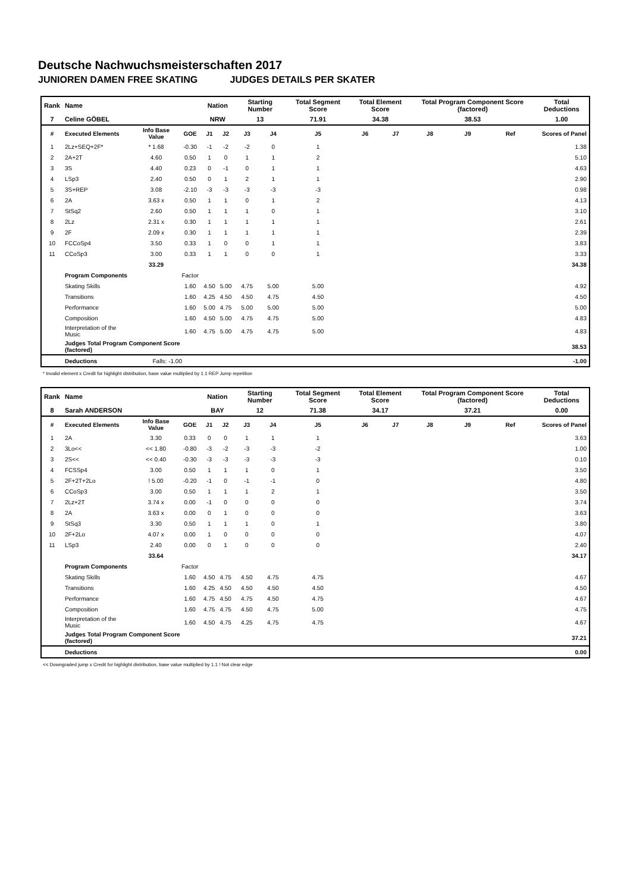Deutsche Nachwuchsmeisterschaften 2017
JUNIOREN DAMEN FREE SKATING JUDGES DETAILS PER SKATER
| Rank | Name | | | Nation | | Starting Number | | Total Segment Score | Total Element Score | | Total Program Component Score (factored) | | | Total Deductions |
| 7 | Celine GÖBEL | | | NRW | | 13 | | 71.91 | 34.38 | | 38.53 | | | 1.00 |
| # | Executed Elements | Info Base Value | GOE | J1 | J2 | J3 | J4 | J5 | J6 | J7 | J8 | J9 | Ref | Scores of Panel |
| 1 | 2Lz+SEQ+2F* | * 1.68 | -0.30 | -1 | -2 | -2 | 0 | 1 | | | | | | 1.38 |
| 2 | 2A+2T | 4.60 | 0.50 | 1 | 0 | 1 | 1 | 2 | | | | | | 5.10 |
| 3 | 3S | 4.40 | 0.23 | 0 | -1 | 0 | 1 | 1 | | | | | | 4.63 |
| 4 | LSp3 | 2.40 | 0.50 | 0 | 1 | 2 | 1 | 1 | | | | | | 2.90 |
| 5 | 3S+REP | 3.08 | -2.10 | -3 | -3 | -3 | -3 | -3 | | | | | | 0.98 |
| 6 | 2A | 3.63 x | 0.50 | 1 | 1 | 0 | 1 | 2 | | | | | | 4.13 |
| 7 | StSq2 | 2.60 | 0.50 | 1 | 1 | 1 | 0 | 1 | | | | | | 3.10 |
| 8 | 2Lz | 2.31 x | 0.30 | 1 | 1 | 1 | 1 | 1 | | | | | | 2.61 |
| 9 | 2F | 2.09 x | 0.30 | 1 | 1 | 1 | 1 | 1 | | | | | | 2.39 |
| 10 | FCCoSp4 | 3.50 | 0.33 | 1 | 0 | 0 | 1 | 1 | | | | | | 3.83 |
| 11 | CCoSp3 | 3.00 | 0.33 | 1 | 1 | 0 | 0 | 1 | | | | | | 3.33 |
| | | 33.29 | | | | | | | | | | | | 34.38 |
| | Program Components | | Factor | | | | | | | | | | | |
| | Skating Skills | | 1.60 | 4.50 | 5.00 | 4.75 | 5.00 | 5.00 | | | | | | 4.92 |
| | Transitions | | 1.60 | 4.25 | 4.50 | 4.50 | 4.75 | 4.50 | | | | | | 4.50 |
| | Performance | | 1.60 | 5.00 | 4.75 | 5.00 | 5.00 | 5.00 | | | | | | 5.00 |
| | Composition | | 1.60 | 4.50 | 5.00 | 4.75 | 4.75 | 5.00 | | | | | | 4.83 |
| | Interpretation of the Music | | 1.60 | 4.75 | 5.00 | 4.75 | 4.75 | 5.00 | | | | | | 4.83 |
| | Judges Total Program Component Score (factored) | | | | | | | | | | | | | 38.53 |
| | Deductions | Falls: -1.00 | | | | | | | | | | | | -1.00 |
* Invalid element x Credit for highlight distribution, base value multiplied by 1.1 REP Jump repetition
| Rank | Name | | | Nation | | Starting Number | | Total Segment Score | Total Element Score | | Total Program Component Score (factored) | | | Total Deductions |
| 8 | Sarah ANDERSON | | | BAY | | 12 | | 71.38 | 34.17 | | 37.21 | | | 0.00 |
| # | Executed Elements | Info Base Value | GOE | J1 | J2 | J3 | J4 | J5 | J6 | J7 | J8 | J9 | Ref | Scores of Panel |
| 1 | 2A | 3.30 | 0.33 | 0 | 0 | 1 | 1 | 1 | | | | | | 3.63 |
| 2 | 3Lo<< | << 1.80 | -0.80 | -3 | -2 | -3 | -3 | -2 | | | | | | 1.00 |
| 3 | 2S<< | << 0.40 | -0.30 | -3 | -3 | -3 | -3 | -3 | | | | | | 0.10 |
| 4 | FCSSp4 | 3.00 | 0.50 | 1 | 1 | 1 | 0 | 1 | | | | | | 3.50 |
| 5 | 2F+2T+2Lo | ! 5.00 | -0.20 | -1 | 0 | -1 | -1 | 0 | | | | | | 4.80 |
| 6 | CCoSp3 | 3.00 | 0.50 | 1 | 1 | 1 | 2 | 1 | | | | | | 3.50 |
| 7 | 2Lz+2T | 3.74 x | 0.00 | -1 | 0 | 0 | 0 | 0 | | | | | | 3.74 |
| 8 | 2A | 3.63 x | 0.00 | 0 | 1 | 0 | 0 | 0 | | | | | | 3.63 |
| 9 | StSq3 | 3.30 | 0.50 | 1 | 1 | 1 | 0 | 1 | | | | | | 3.80 |
| 10 | 2F+2Lo | 4.07 x | 0.00 | 1 | 0 | 0 | 0 | 0 | | | | | | 4.07 |
| 11 | LSp3 | 2.40 | 0.00 | 0 | 1 | 0 | 0 | 0 | | | | | | 2.40 |
| | | 33.64 | | | | | | | | | | | | 34.17 |
| | Program Components | | Factor | | | | | | | | | | | |
| | Skating Skills | | 1.60 | 4.50 | 4.75 | 4.50 | 4.75 | 4.75 | | | | | | 4.67 |
| | Transitions | | 1.60 | 4.25 | 4.50 | 4.50 | 4.50 | 4.50 | | | | | | 4.50 |
| | Performance | | 1.60 | 4.75 | 4.50 | 4.75 | 4.50 | 4.75 | | | | | | 4.67 |
| | Composition | | 1.60 | 4.75 | 4.75 | 4.50 | 4.75 | 5.00 | | | | | | 4.75 |
| | Interpretation of the Music | | 1.60 | 4.50 | 4.75 | 4.25 | 4.75 | 4.75 | | | | | | 4.67 |
| | Judges Total Program Component Score (factored) | | | | | | | | | | | | | 37.21 |
| | Deductions | | | | | | | | | | | | | 0.00 |
<< Downgraded jump x Credit for highlight distribution, base value multiplied by 1.1 ! Not clear edge